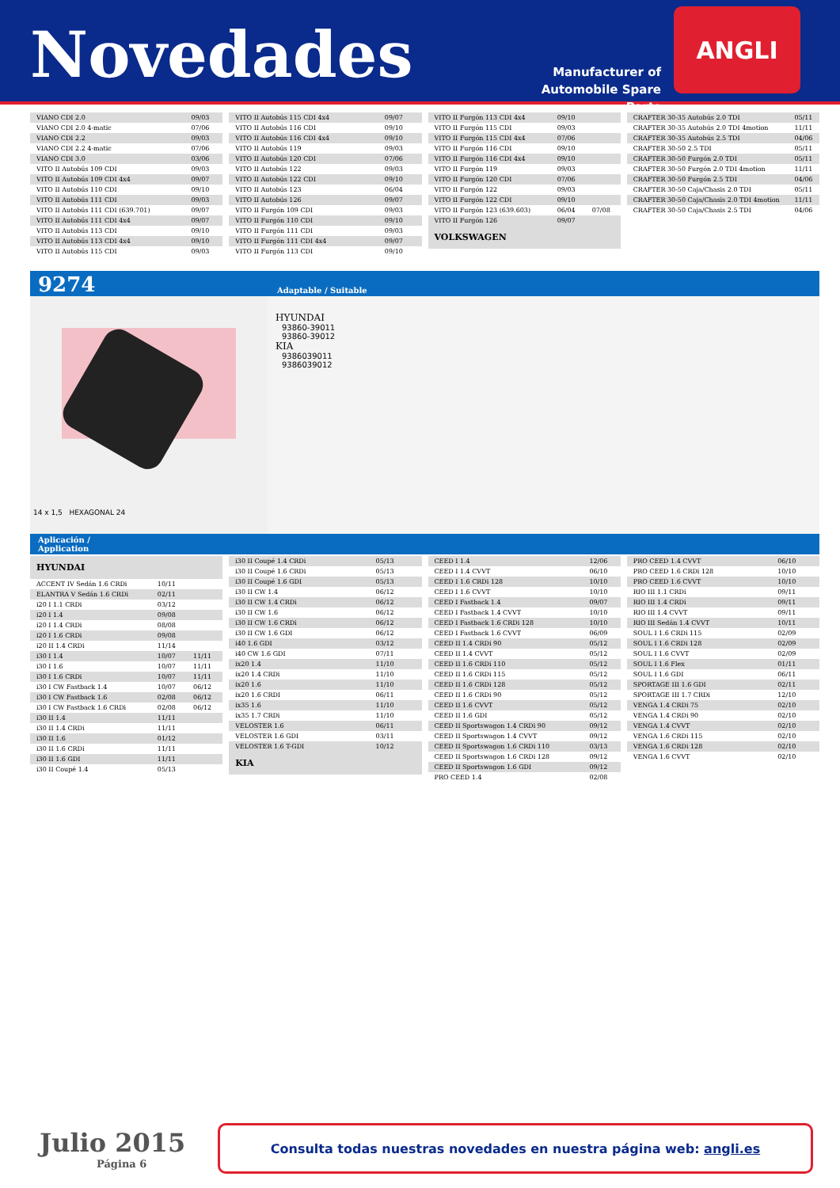Novedades
Manufacturer of
Automobile Spare Parts
ANGLI
| VIANO CDI 2.0 | 09/03 |
| VIANO CDI 2.0 4-matic | 07/06 |
| VIANO CDI 2.2 | 09/03 |
| VIANO CDI 2.2 4-matic | 07/06 |
| VIANO CDI 3.0 | 03/06 |
| VITO II Autobús 109 CDI | 09/03 |
| VITO II Autobús 109 CDI 4x4 | 09/07 |
| VITO II Autobús 110 CDI | 09/10 |
| VITO II Autobús 111 CDI | 09/03 |
| VITO II Autobús 111 CDI (639.701) | 09/07 |
| VITO II Autobús 111 CDI 4x4 | 09/07 |
| VITO II Autobús 113 CDI | 09/10 |
| VITO II Autobús 113 CDI 4x4 | 09/10 |
| VITO II Autobús 115 CDI | 09/03 |
| VITO II Autobús 115 CDI 4x4 | 09/07 |
| VITO II Autobús 116 CDI | 09/10 |
| VITO II Autobús 116 CDI 4x4 | 09/10 |
| VITO II Autobús 119 | 09/03 |
| VITO II Autobús 120 CDI | 07/06 |
| VITO II Autobús 122 | 09/03 |
| VITO II Autobús 122 CDI | 09/10 |
| VITO II Autobús 123 | 06/04 |
| VITO II Autobús 126 | 09/07 |
| VITO II Furgón 109 CDI | 09/03 |
| VITO II Furgón 110 CDI | 09/10 |
| VITO II Furgón 111 CDI | 09/03 |
| VITO II Furgón 111 CDI 4x4 | 09/07 |
| VITO II Furgón 113 CDI | 09/10 |
| VITO II Furgón 113 CDI 4x4 | 09/10 | |
| VITO II Furgón 115 CDI | 09/03 | |
| VITO II Furgón 115 CDI 4x4 | 07/06 | |
| VITO II Furgón 116 CDI | 09/10 | |
| VITO II Furgón 116 CDI 4x4 | 09/10 | |
| VITO II Furgón 119 | 09/03 | |
| VITO II Furgón 120 CDI | 07/06 | |
| VITO II Furgón 122 | 09/03 | |
| VITO II Furgón 122 CDI | 09/10 | |
| VITO II Furgón 123 (639.603) | 06/04 | 07/08 |
| VITO II Furgón 126 | 09/07 | |
| VOLKSWAGEN | | |
| CRAFTER 30-35 Autobús 2.0 TDI | 05/11 |
| CRAFTER 30-35 Autobús 2.0 TDI 4motion | 11/11 |
| CRAFTER 30-35 Autobús 2.5 TDI | 04/06 |
| CRAFTER 30-50 2.5 TDI | 05/11 |
| CRAFTER 30-50 Furgón 2.0 TDI | 05/11 |
| CRAFTER 30-50 Furgón 2.0 TDI 4motion | 11/11 |
| CRAFTER 30-50 Furgón 2.5 TDI | 04/06 |
| CRAFTER 30-50 Caja/Chasis 2.0 TDI | 05/11 |
| CRAFTER 30-50 Caja/Chasis 2.0 TDI 4motion | 11/11 |
| CRAFTER 30-50 Caja/Chasis 2.5 TDI | 04/06 |
9274 Adaptable / Suitable
14 x 1,5 HEXAGONAL 24
HYUNDAI
93860-39011
93860-39012
KIA
9386039011
9386039012
Aplicación /
Application
| HYUNDAI | | |
| ACCENT IV Sedán 1.6 CRDi | 10/11 | |
| ELANTRA V Sedán 1.6 CRDi | 02/11 | |
| i20 I 1.1 CRDi | 03/12 | |
| i20 I 1.4 | 09/08 | |
| i20 I 1.4 CRDi | 08/08 | |
| i20 I 1.6 CRDi | 09/08 | |
| i20 II 1.4 CRDi | 11/14 | |
| i30 I 1.4 | 10/07 | 11/11 |
| i30 I 1.6 | 10/07 | 11/11 |
| i30 I 1.6 CRDi | 10/07 | 11/11 |
| i30 I CW Fastback 1.4 | 10/07 | 06/12 |
| i30 I CW Fastback 1.6 | 02/08 | 06/12 |
| i30 I CW Fastback 1.6 CRDi | 02/08 | 06/12 |
| i30 II 1.4 | 11/11 | |
| i30 II 1.4 CRDi | 11/11 | |
| i30 II 1.6 | 01/12 | |
| i30 II 1.6 CRDi | 11/11 | |
| i30 II 1.6 GDI | 11/11 | |
| i30 II Coupé 1.4 | 05/13 | |
| i30 II Coupé 1.4 CRDi | 05/13 |
| i30 II Coupé 1.6 CRDi | 05/13 |
| i30 II Coupé 1.6 GDI | 05/13 |
| i30 II CW 1.4 | 06/12 |
| i30 II CW 1.4 CRDi | 06/12 |
| i30 II CW 1.6 | 06/12 |
| i30 II CW 1.6 CRDi | 06/12 |
| i30 II CW 1.6 GDI | 06/12 |
| i40 1.6 GDI | 03/12 |
| i40 CW 1.6 GDI | 07/11 |
| ix20 1.4 | 11/10 |
| ix20 1.4 CRDi | 11/10 |
| ix20 1.6 | 11/10 |
| ix20 1.6 CRDI | 06/11 |
| ix35 1.6 | 11/10 |
| ix35 1.7 CRDi | 11/10 |
| VELOSTER 1.6 | 06/11 |
| VELOSTER 1.6 GDI | 03/11 |
| VELOSTER 1.6 T-GDI | 10/12 |
| KIA | |
| CEED I 1.4 | 12/06 |
| CEED I 1.4 CVVT | 06/10 |
| CEED I 1.6 CRDi 128 | 10/10 |
| CEED I 1.6 CVVT | 10/10 |
| CEED I Fastback 1.4 | 09/07 |
| CEED I Fastback 1.4 CVVT | 10/10 |
| CEED I Fastback 1.6 CRDi 128 | 10/10 |
| CEED I Fastback 1.6 CVVT | 06/09 |
| CEED II 1.4 CRDi 90 | 05/12 |
| CEED II 1.4 CVVT | 05/12 |
| CEED II 1.6 CRDi 110 | 05/12 |
| CEED II 1.6 CRDi 115 | 05/12 |
| CEED II 1.6 CRDi 128 | 05/12 |
| CEED II 1.6 CRDi 90 | 05/12 |
| CEED II 1.6 CVVT | 05/12 |
| CEED II 1.6 GDI | 05/12 |
| CEED II Sportswagon 1.4 CRDi 90 | 09/12 |
| CEED II Sportswagon 1.4 CVVT | 09/12 |
| CEED II Sportswagon 1.6 CRDi 110 | 03/13 |
| CEED II Sportswagon 1.6 CRDi 128 | 09/12 |
| CEED II Sportswagon 1.6 GDI | 09/12 |
| PRO CEED 1.4 | 02/08 |
| PRO CEED 1.4 CVVT | 06/10 |
| PRO CEED 1.6 CRDi 128 | 10/10 |
| PRO CEED 1.6 CVVT | 10/10 |
| RIO III 1.1 CRDi | 09/11 |
| RIO III 1.4 CRDi | 09/11 |
| RIO III 1.4 CVVT | 09/11 |
| RIO III Sedán 1.4 CVVT | 10/11 |
| SOUL I 1.6 CRDi 115 | 02/09 |
| SOUL I 1.6 CRDi 128 | 02/09 |
| SOUL I 1.6 CVVT | 02/09 |
| SOUL I 1.6 Flex | 01/11 |
| SOUL I 1.6 GDI | 06/11 |
| SPORTAGE III 1.6 GDI | 02/11 |
| SPORTAGE III 1.7 CRDi | 12/10 |
| VENGA 1.4 CRDi 75 | 02/10 |
| VENGA 1.4 CRDi 90 | 02/10 |
| VENGA 1.4 CVVT | 02/10 |
| VENGA 1.6 CRDi 115 | 02/10 |
| VENGA 1.6 CRDi 128 | 02/10 |
| VENGA 1.6 CVVT | 02/10 |
Julio 2015
Página 6
Consulta todas nuestras novedades en nuestra página web: angli.es